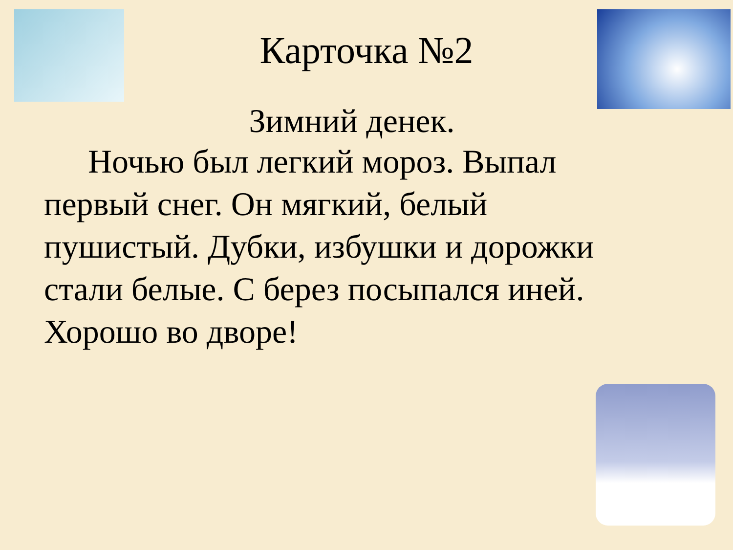Карточка №2
Зимний денек.
Ночью был легкий мороз. Выпал первый снег. Он мягкий, белый пушистый. Дубки, избушки и дорожки стали белые. С берез посыпался иней. Хорошо во дворе!